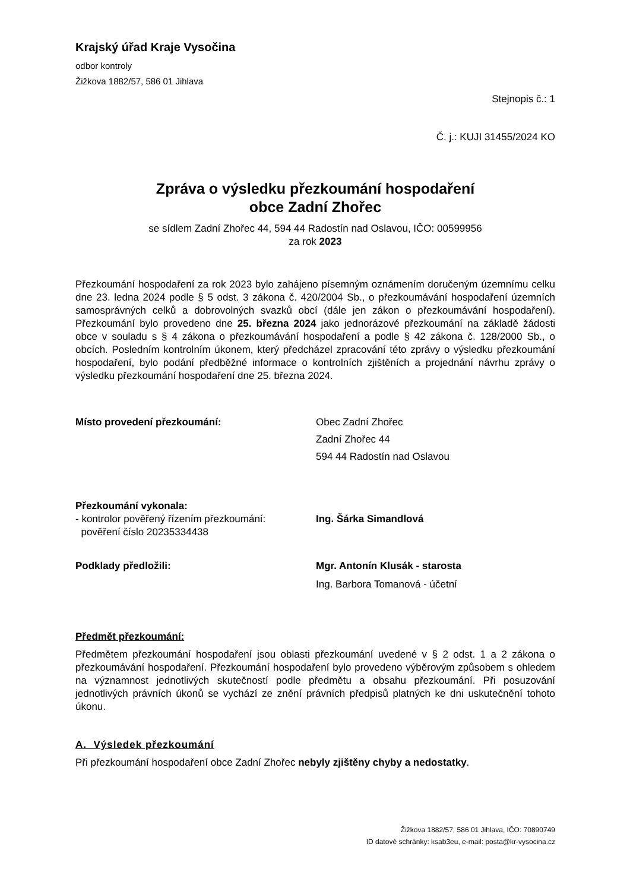Krajský úřad Kraje Vysočina
odbor kontroly
Žižkova 1882/57, 586 01 Jihlava
Stejnopis č.: 1
Č. j.: KUJI 31455/2024 KO
Zpráva o výsledku přezkoumání hospodaření
obce Zadní Zhořec
se sídlem Zadní Zhořec 44, 594 44 Radostín nad Oslavou, IČO: 00599956
za rok 2023
Přezkoumání hospodaření za rok 2023 bylo zahájeno písemným oznámením doručeným územnímu celku dne 23. ledna 2024 podle § 5 odst. 3 zákona č. 420/2004 Sb., o přezkoumávání hospodaření územních samosprávných celků a dobrovolných svazků obcí (dále jen zákon o přezkoumávání hospodaření). Přezkoumání bylo provedeno dne 25. března 2024 jako jednorázové přezkoumání na základě žádosti obce v souladu s § 4 zákona o přezkoumávání hospodaření a podle § 42 zákona č. 128/2000 Sb., o obcích. Posledním kontrolním úkonem, který předcházel zpracování této zprávy o výsledku přezkoumání hospodaření, bylo podání předběžné informace o kontrolních zjištěních a projednání návrhu zprávy o výsledku přezkoumání hospodaření dne 25. března 2024.
Místo provedení přezkoumání: Obec Zadní Zhořec
Zadní Zhořec 44
594 44 Radostín nad Oslavou
Přezkoumání vykonala:
- kontrolor pověřený řízením přezkoumání:
pověření číslo 20235334438
Ing. Šárka Simandlová
Podklady předložili: Mgr. Antonín Klusák - starosta
Ing. Barbora Tomanová - účetní
Předmět přezkoumání:
Předmětem přezkoumání hospodaření jsou oblasti přezkoumání uvedené v § 2 odst. 1 a 2 zákona o přezkoumávání hospodaření. Přezkoumání hospodaření bylo provedeno výběrovým způsobem s ohledem na významnost jednotlivých skutečností podle předmětu a obsahu přezkoumání. Při posuzování jednotlivých právních úkonů se vychází ze znění právních předpisů platných ke dni uskutečnění tohoto úkonu.
A. Výsledek přezkoumání
Při přezkoumání hospodaření obce Zadní Zhořec nebyly zjištěny chyby a nedostatky.
Žižkova 1882/57, 586 01 Jihlava, IČO: 70890749
ID datové schránky: ksab3eu, e-mail: posta@kr-vysocina.cz